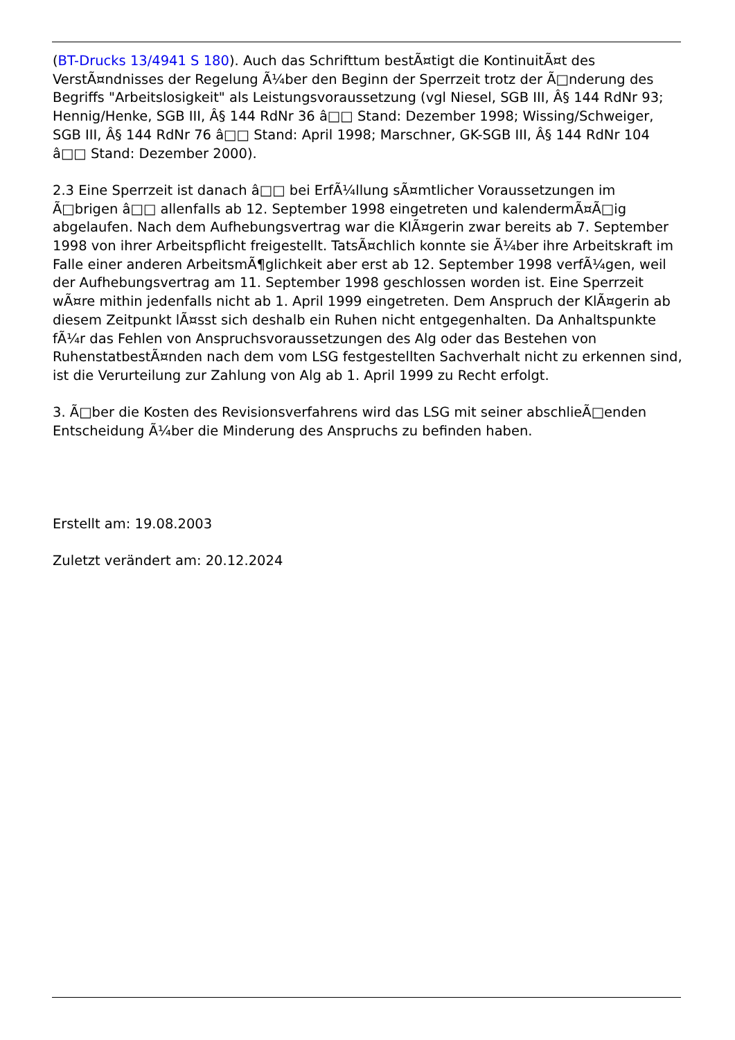(BT-Drucks 13/4941 S 180). Auch das Schrifttum bestÃ¤tigt die KontinuitÃ¤t des VerstÃ¤ndnisses der Regelung Ã¼ber den Beginn der Sperrzeit trotz der Ã□nderung des Begriffs "Arbeitslosigkeit" als Leistungsvoraussetzung (vgl Niesel, SGB III, Â§ 144 RdNr 93; Hennig/Henke, SGB III, Â§ 144 RdNr 36 â□□ Stand: Dezember 1998; Wissing/Schweiger, SGB III, Â§ 144 RdNr 76 â□□ Stand: April 1998; Marschner, GK-SGB III, Â§ 144 RdNr 104 â□□ Stand: Dezember 2000).
2.3 Eine Sperrzeit ist danach â□□ bei ErfÃ¼llung sÃ¤mtlicher Voraussetzungen im Ã□brigen â□□ allenfalls ab 12. September 1998 eingetreten und kalendermÃ¤Ã□ig abgelaufen. Nach dem Aufhebungsvertrag war die KlÃ¤gerin zwar bereits ab 7. September 1998 von ihrer Arbeitspflicht freigestellt. TatsÃ¤chlich konnte sie Ã¼ber ihre Arbeitskraft im Falle einer anderen ArbeitsmÃ¶glichkeit aber erst ab 12. September 1998 verfÃ¼gen, weil der Aufhebungsvertrag am 11. September 1998 geschlossen worden ist. Eine Sperrzeit wÃ¤re mithin jedenfalls nicht ab 1. April 1999 eingetreten. Dem Anspruch der KlÃ¤gerin ab diesem Zeitpunkt lÃ¤sst sich deshalb ein Ruhen nicht entgegenhalten. Da Anhaltspunkte fÃ¼r das Fehlen von Anspruchsvoraussetzungen des Alg oder das Bestehen von RuhenstatbestÃ¤nden nach dem vom LSG festgestellten Sachverhalt nicht zu erkennen sind, ist die Verurteilung zur Zahlung von Alg ab 1. April 1999 zu Recht erfolgt.
3. Ã□ber die Kosten des Revisionsverfahrens wird das LSG mit seiner abschlieÃ□enden Entscheidung Ã¼ber die Minderung des Anspruchs zu befinden haben.
Erstellt am: 19.08.2003
Zuletzt verändert am: 20.12.2024